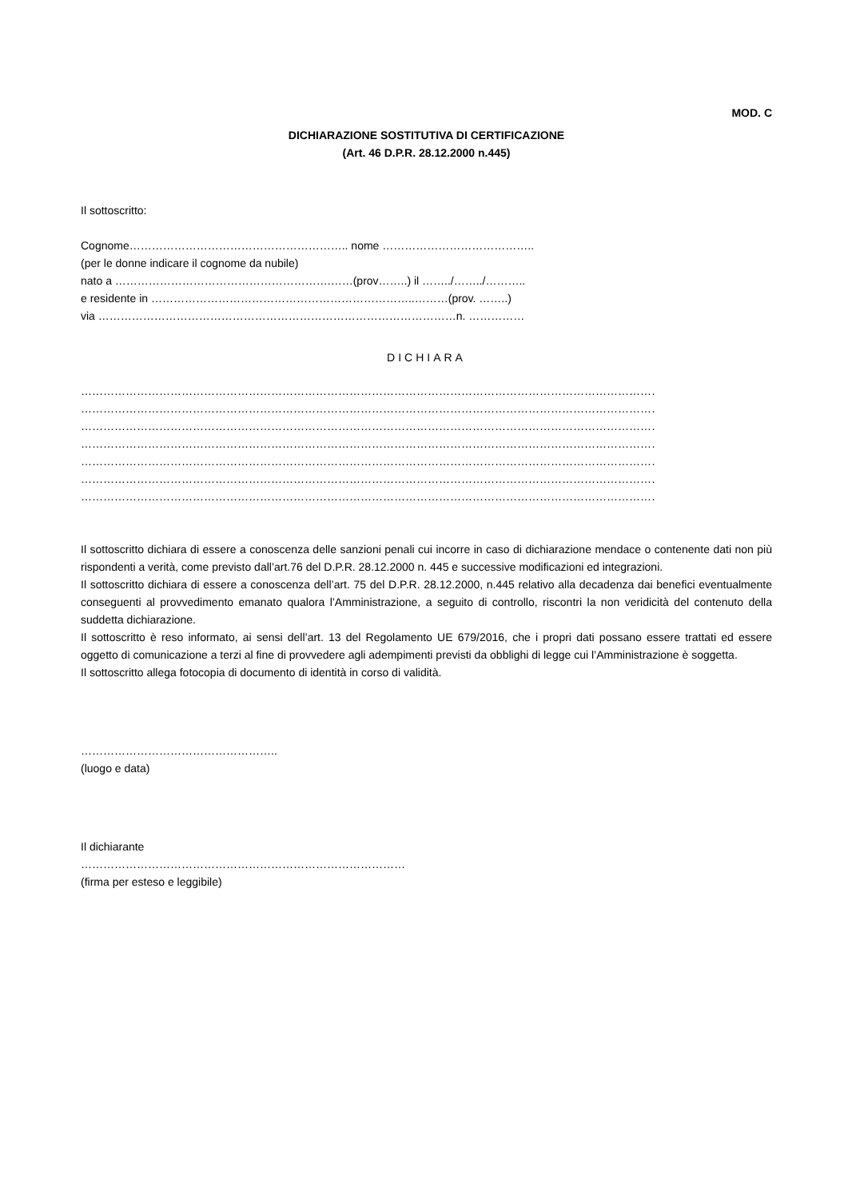MOD. C
DICHIARAZIONE SOSTITUTIVA DI CERTIFICAZIONE
(Art. 46 D.P.R. 28.12.2000 n.445)
Il sottoscritto:
Cognome………………………………………………….. nome …………………………………..
(per le donne indicare il cognome da nubile)
nato a ………………………………………………….……(prov……..) il ……../……../………..
e residente in ……………………………………………………………..………(prov. ……..)
via ……………………………………………………………………………………n. ……………
DICHIARA
………………………………………………………………………………………………………………………………………………
………………………………………………………………………………………………………………………………………………
………………………………………………………………………………………………………………………………………………
………………………………………………………………………………………………………………………………………………
………………………………………………………………………………………………………………………………………………
………………………………………………………………………………………………………………………………………………
………………………………………………………………………………………………………………………………………………
Il sottoscritto dichiara di essere a conoscenza delle sanzioni penali cui incorre in caso di dichiarazione mendace o contenente dati non più rispondenti a verità, come previsto dall’art.76 del D.P.R. 28.12.2000 n. 445 e successive modificazioni ed integrazioni.
Il sottoscritto dichiara di essere a conoscenza dell’art. 75 del D.P.R. 28.12.2000, n.445 relativo alla decadenza dai benefici eventualmente conseguenti al provvedimento emanato qualora l’Amministrazione, a seguito di controllo, riscontri la non veridicità del contenuto della suddetta dichiarazione.
Il sottoscritto è reso informato, ai sensi dell’art. 13 del Regolamento UE 679/2016, che i propri dati possano essere trattati ed essere oggetto di comunicazione a terzi al fine di provvedere agli adempimenti previsti da obblighi di legge cui l’Amministrazione è soggetta.
Il sottoscritto allega fotocopia di documento di identità in corso di validità.
……………………………………………..
(luogo e data)
Il dichiarante
……………………………………………………………………………
(firma per esteso e leggibile)